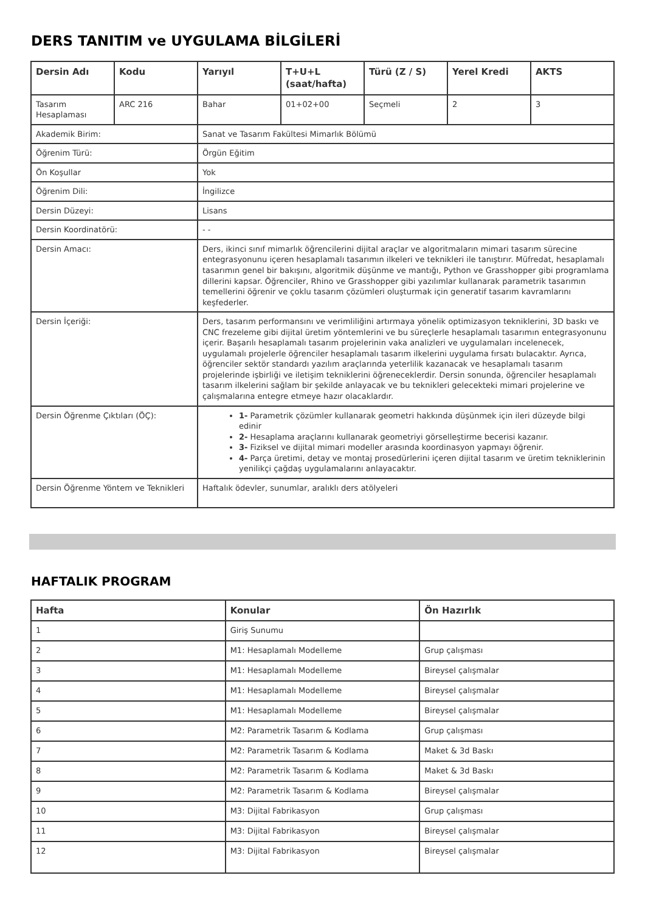DERS TANITIM ve UYGULAMA BİLGİLERİ
| Dersin Adı | Kodu | Yarıyıl | T+U+L (saat/hafta) | Türü (Z / S) | Yerel Kredi | AKTS |
| --- | --- | --- | --- | --- | --- | --- |
| Tasarım Hesaplaması | ARC 216 | Bahar | 01+02+00 | Seçmeli | 2 | 3 |
| Akademik Birim: | | Sanat ve Tasarım Fakültesi Mimarlık Bölümü | | | | |
| Öğrenim Türü: | | Örgün Eğitim | | | | |
| Ön Koşullar | | Yok | | | | |
| Öğrenim Dili: | | İngilizce | | | | |
| Dersin Düzeyi: | | Lisans | | | | |
| Dersin Koordinatörü: | | - - | | | | |
| Dersin Amacı: | | Ders, ikinci sınıf mimarlık öğrencilerini dijital araçlar ve algoritmaların mimari tasarım sürecine entegrasyonunu içeren hesaplamalı tasarımın ilkeleri ve teknikleri ile tanıştırır. Müfredat, hesaplamalı tasarımın genel bir bakışını, algoritmik düşünme ve mantığı, Python ve Grasshopper gibi programlama dillerini kapsar. Öğrenciler, Rhino ve Grasshopper gibi yazılımlar kullanarak parametrik tasarımın temellerini öğrenir ve çoklu tasarım çözümleri oluşturmak için generatif tasarım kavramlarını keşfederler. | | | | |
| Dersin İçeriği: | | Ders, tasarım performansını ve verimliliğini artırmaya yönelik optimizasyon tekniklerini, 3D baskı ve CNC frezeleme gibi dijital üretim yöntemlerini ve bu süreçlerle hesaplamalı tasarımın entegrasyonunu içerir. Başarılı hesaplamalı tasarım projelerinin vaka analizleri ve uygulamaları incelenecek, uygulamalı projelerle öğrenciler hesaplamalı tasarım ilkelerini uygulama fırsatı bulacaktır. Ayrıca, öğrenciler sektör standardı yazılım araçlarında yeterlilik kazanacak ve hesaplamalı tasarım projelerinde işbirliği ve iletişim tekniklerini öğreneceklerdir. Dersin sonunda, öğrenciler hesaplamalı tasarım ilkelerini sağlam bir şekilde anlayacak ve bu teknikleri gelecekteki mimari projelerine ve çalışmalarına entegre etmeye hazır olacaklardır. | | | | |
| Dersin Öğrenme Çıktıları (ÖÇ): | | 1- Parametrik çözümler kullanarak geometri hakkında düşünmek için ileri düzeyde bilgi edinir 2- Hesaplama araçlarını kullanarak geometriyi görselleştirme becerisi kazanır. 3- Fiziksel ve dijital mimari modeller arasında koordinasyon yapmayı öğrenir. 4- Parça üretimi, detay ve montaj prosedürlerini içeren dijital tasarım ve üretim tekniklerinin yenilikçi çağdaş uygulamalarını anlayacaktır. | | | | |
| Dersin Öğrenme Yöntem ve Teknikleri | | Haftalık ödevler, sunumlar, aralıklı ders atölyeleri | | | | |
HAFTALIK PROGRAM
| Hafta | Konular | Ön Hazırlık |
| --- | --- | --- |
| 1 | Giriş Sunumu | |
| 2 | M1: Hesaplamalı Modelleme | Grup çalışması |
| 3 | M1: Hesaplamalı Modelleme | Bireysel çalışmalar |
| 4 | M1: Hesaplamalı Modelleme | Bireysel çalışmalar |
| 5 | M1: Hesaplamalı Modelleme | Bireysel çalışmalar |
| 6 | M2: Parametrik Tasarım & Kodlama | Grup çalışması |
| 7 | M2: Parametrik Tasarım & Kodlama | Maket & 3d Baskı |
| 8 | M2: Parametrik Tasarım & Kodlama | Maket & 3d Baskı |
| 9 | M2: Parametrik Tasarım & Kodlama | Bireysel çalışmalar |
| 10 | M3: Dijital Fabrikasyon | Grup çalışması |
| 11 | M3: Dijital Fabrikasyon | Bireysel çalışmalar |
| 12 | M3: Dijital Fabrikasyon | Bireysel çalışmalar |